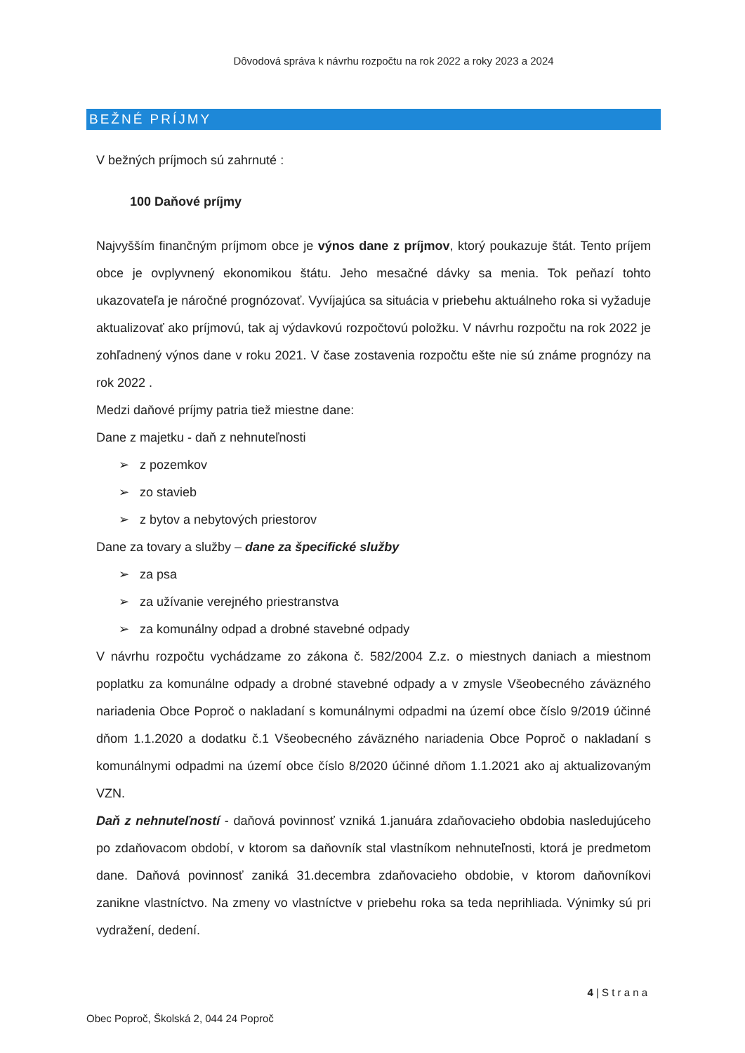Dôvodová správa k návrhu rozpočtu na rok 2022 a roky 2023 a 2024
BEŽNÉ PRÍJMY
V bežných príjmoch sú zahrnuté :
100 Daňové príjmy
Najvyšším finančným príjmom obce je výnos dane z príjmov, ktorý poukazuje štát. Tento príjem obce je ovplyvnený ekonomikou štátu. Jeho mesačné dávky sa menia. Tok peňazí tohto ukazovateľa je náročné prognózovať. Vyvíjajúca sa situácia v priebehu aktuálneho roka si vyžaduje aktualizovať ako príjmovú, tak aj výdavkovú rozpočtovú položku. V návrhu rozpočtu na rok 2022 je zohľadnený výnos dane v roku 2021. V čase zostavenia rozpočtu ešte nie sú známe prognózy na rok 2022 .
Medzi daňové príjmy patria tiež miestne dane:
Dane z majetku - daň z nehnuteľnosti
➢ z pozemkov
➢ zo stavieb
➢ z bytov a nebytových priestorov
Dane za tovary a služby – dane za špecifické služby
➢ za psa
➢ za užívanie verejného priestranstva
➢ za komunálny odpad a drobné stavebné odpady
V návrhu rozpočtu vychádzame zo zákona č. 582/2004 Z.z. o miestnych daniach a miestnom poplatku za komunálne odpady a drobné stavebné odpady a v zmysle Všeobecného záväzného nariadenia Obce Poproč o nakladaní s komunálnymi odpadmi na území obce číslo 9/2019 účinné dňom 1.1.2020 a dodatku č.1 Všeobecného záväzného nariadenia Obce Poproč o nakladaní s komunálnymi odpadmi na území obce číslo 8/2020 účinné dňom 1.1.2021 ako aj aktualizovaným VZN.
Daň z nehnuteľností - daňová povinnosť vzniká 1.januára zdaňovacieho obdobia nasledujúceho po zdaňovacom období, v ktorom sa daňovník stal vlastníkom nehnuteľnosti, ktorá je predmetom dane. Daňová povinnosť zaniká 31.decembra zdaňovacieho obdobie, v ktorom daňovníkovi zanikne vlastníctvo. Na zmeny vo vlastníctve v priebehu roka sa teda neprihliada. Výnimky sú pri vydražení, dedení.
4 | S t r a n a
Obec Poproč, Školská 2, 044 24 Poproč